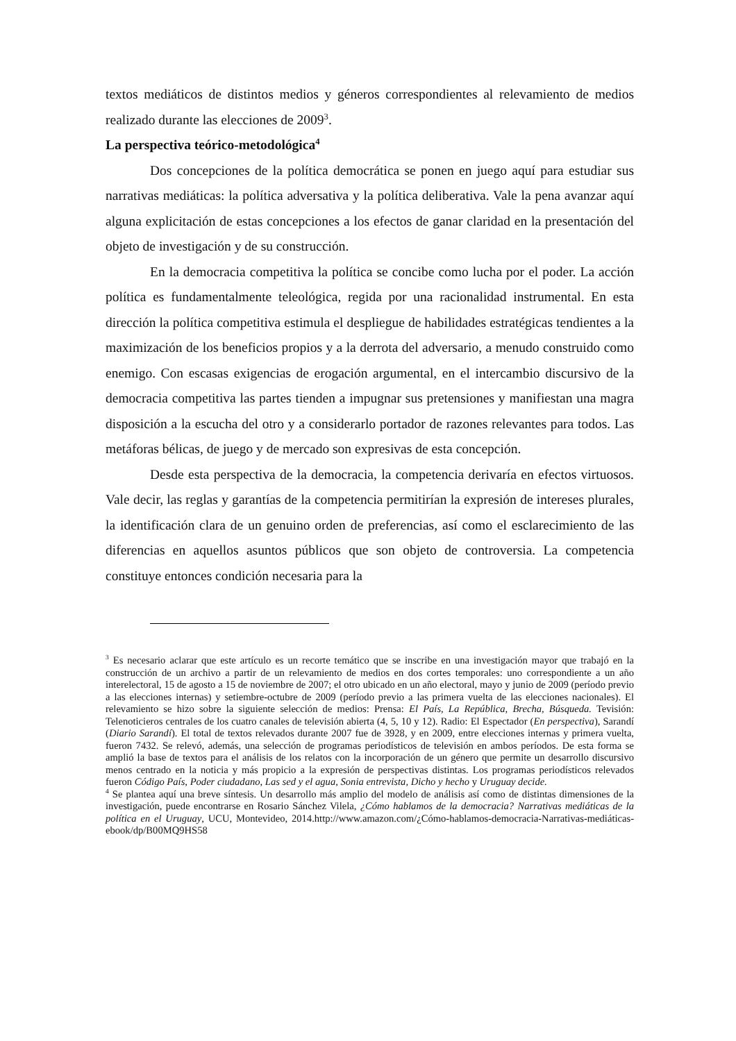textos mediáticos de distintos medios y géneros correspondientes al relevamiento de medios realizado durante las elecciones de 2009<sup>3</sup>.
La perspectiva teórico-metodológica<sup>4</sup>
Dos concepciones de la política democrática se ponen en juego aquí para estudiar sus narrativas mediáticas: la política adversativa y la política deliberativa. Vale la pena avanzar aquí alguna explicitación de estas concepciones a los efectos de ganar claridad en la presentación del objeto de investigación y de su construcción.
En la democracia competitiva la política se concibe como lucha por el poder. La acción política es fundamentalmente teleológica, regida por una racionalidad instrumental. En esta dirección la política competitiva estimula el despliegue de habilidades estratégicas tendientes a la maximización de los beneficios propios y a la derrota del adversario, a menudo construido como enemigo. Con escasas exigencias de erogación argumental, en el intercambio discursivo de la democracia competitiva las partes tienden a impugnar sus pretensiones y manifiestan una magra disposición a la escucha del otro y a considerarlo portador de razones relevantes para todos. Las metáforas bélicas, de juego y de mercado son expresivas de esta concepción.
Desde esta perspectiva de la democracia, la competencia derivaría en efectos virtuosos. Vale decir, las reglas y garantías de la competencia permitirían la expresión de intereses plurales, la identificación clara de un genuino orden de preferencias, así como el esclarecimiento de las diferencias en aquellos asuntos públicos que son objeto de controversia. La competencia constituye entonces condición necesaria para la
<sup>3</sup> Es necesario aclarar que este artículo es un recorte temático que se inscribe en una investigación mayor que trabajó en la construcción de un archivo a partir de un relevamiento de medios en dos cortes temporales: uno correspondiente a un año interelectoral, 15 de agosto a 15 de noviembre de 2007; el otro ubicado en un año electoral, mayo y junio de 2009 (período previo a las elecciones internas) y setiembre-octubre de 2009 (período previo a las primera vuelta de las elecciones nacionales). El relevamiento se hizo sobre la siguiente selección de medios: Prensa: El País, La República, Brecha, Búsqueda. Tevisión: Telenoticieros centrales de los cuatro canales de televisión abierta (4, 5, 10 y 12). Radio: El Espectador (En perspectiva), Sarandí (Diario Sarandí). El total de textos relevados durante 2007 fue de 3928, y en 2009, entre elecciones internas y primera vuelta, fueron 7432. Se relevó, además, una selección de programas periodísticos de televisión en ambos períodos. De esta forma se amplió la base de textos para el análisis de los relatos con la incorporación de un género que permite un desarrollo discursivo menos centrado en la noticia y más propicio a la expresión de perspectivas distintas. Los programas periodísticos relevados fueron Código País, Poder ciudadano, Las sed y el agua, Sonia entrevista, Dicho y hecho y Uruguay decide.
<sup>4</sup> Se plantea aquí una breve síntesis. Un desarrollo más amplio del modelo de análisis así como de distintas dimensiones de la investigación, puede encontrarse en Rosario Sánchez Vilela, ¿Cómo hablamos de la democracia? Narrativas mediáticas de la política en el Uruguay, UCU, Montevideo, 2014.http://www.amazon.com/¿Cómo-hablamos-democracia-Narrativas-mediáticas-ebook/dp/B00MQ9HS58